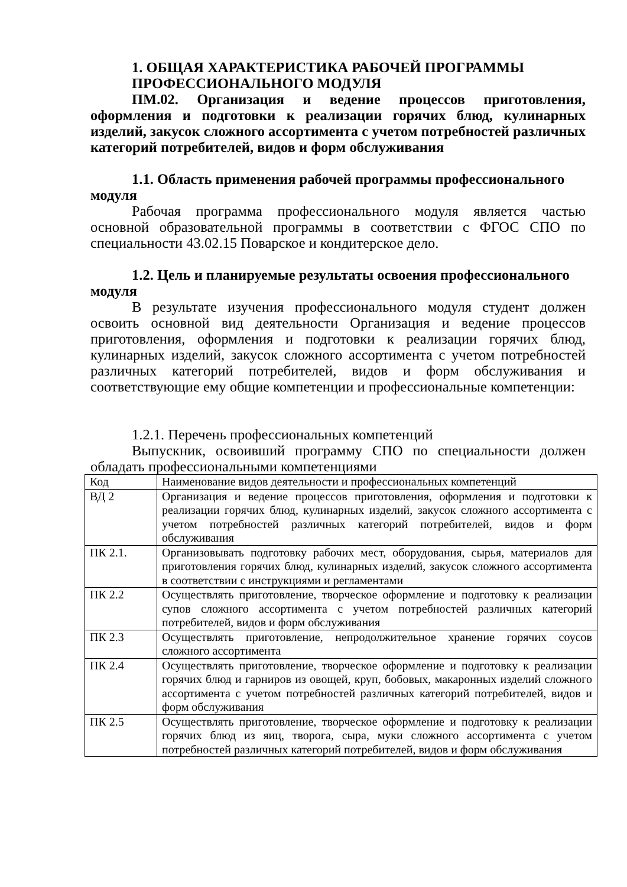1. ОБЩАЯ ХАРАКТЕРИСТИКА РАБОЧЕЙ ПРОГРАММЫ ПРОФЕССИОНАЛЬНОГО МОДУЛЯ
ПМ.02. Организация и ведение процессов приготовления, оформления и подготовки к реализации горячих блюд, кулинарных изделий, закусок сложного ассортимента с учетом потребностей различных категорий потребителей, видов и форм обслуживания
1.1. Область применения рабочей программы профессионального модуля
Рабочая программа профессионального модуля является частью основной образовательной программы в соответствии с ФГОС СПО по специальности 43.02.15 Поварское и кондитерское дело.
1.2. Цель и планируемые результаты освоения профессионального модуля
В результате изучения профессионального модуля студент должен освоить основной вид деятельности Организация и ведение процессов приготовления, оформления и подготовки к реализации горячих блюд, кулинарных изделий, закусок сложного ассортимента с учетом потребностей различных категорий потребителей, видов и форм обслуживания и соответствующие ему общие компетенции и профессиональные компетенции:
1.2.1. Перечень профессиональных компетенций
Выпускник, освоивший программу СПО по специальности должен обладать профессиональными компетенциями
| Код | Наименование видов деятельности и профессиональных компетенций |
| ВД 2 | Организация и ведение процессов приготовления, оформления и подготовки к реализации горячих блюд, кулинарных изделий, закусок сложного ассортимента с учетом потребностей различных категорий потребителей, видов и форм обслуживания |
| ПК 2.1. | Организовывать подготовку рабочих мест, оборудования, сырья, материалов для приготовления горячих блюд, кулинарных изделий, закусок сложного ассортимента в соответствии с инструкциями и регламентами |
| ПК 2.2 | Осуществлять приготовление, творческое оформление и подготовку к реализации супов сложного ассортимента с учетом потребностей различных категорий потребителей, видов и форм обслуживания |
| ПК 2.3 | Осуществлять приготовление, непродолжительное хранение горячих соусов сложного ассортимента |
| ПК 2.4 | Осуществлять приготовление, творческое оформление и подготовку к реализации горячих блюд и гарниров из овощей, круп, бобовых, макаронных изделий сложного ассортимента с учетом потребностей различных категорий потребителей, видов и форм обслуживания |
| ПК 2.5 | Осуществлять приготовление, творческое оформление и подготовку к реализации горячих блюд из яиц, творога, сыра, муки сложного ассортимента с учетом потребностей различных категорий потребителей, видов и форм обслуживания |